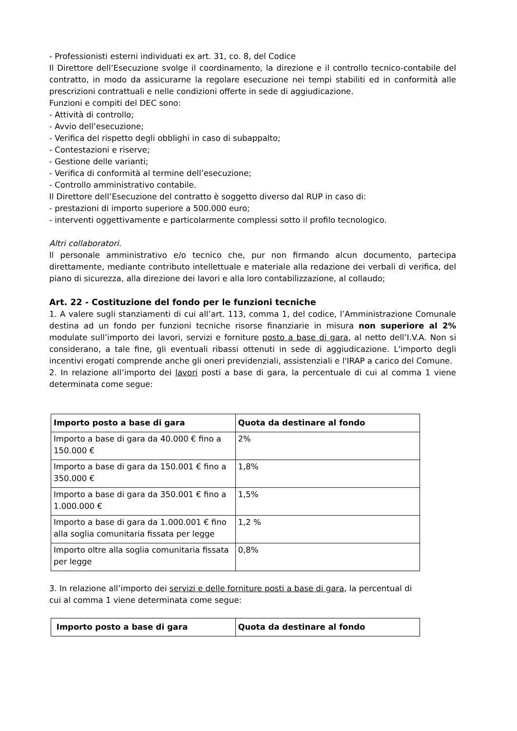- Professionisti esterni individuati ex art. 31, co. 8, del Codice
Il Direttore dell’Esecuzione svolge il coordinamento, la direzione e il controllo tecnico-contabile del contratto, in modo da assicurarne la regolare esecuzione nei tempi stabiliti ed in conformità alle prescrizioni contrattuali e nelle condizioni offerte in sede di aggiudicazione.
Funzioni e compiti del DEC sono:
- Attività di controllo;
- Avvio dell’esecuzione;
- Verifica del rispetto degli obblighi in caso di subappalto;
- Contestazioni e riserve;
- Gestione delle varianti;
- Verifica di conformità al termine dell’esecuzione;
- Controllo amministrativo contabile.
Il Direttore dell’Esecuzione del contratto è soggetto diverso dal RUP in caso di:
- prestazioni di importo superiore a 500.000 euro;
- interventi oggettivamente e particolarmente complessi sotto il profilo tecnologico.
Altri collaboratori.
Il personale amministrativo e/o tecnico che, pur non firmando alcun documento, partecipa direttamente, mediante contributo intellettuale e materiale alla redazione dei verbali di verifica, del piano di sicurezza, alla direzione dei lavori e alla loro contabilizzazione, al collaudo;
Art. 22 - Costituzione del fondo per le funzioni tecniche
1. A valere sugli stanziamenti di cui all’art. 113, comma 1, del codice, l’Amministrazione Comunale destina ad un fondo per funzioni tecniche risorse finanziarie in misura non superiore al 2% modulate sull’importo dei lavori, servizi e forniture posto a base di gara, al netto dell’I.V.A. Non si considerano, a tale fine, gli eventuali ribassi ottenuti in sede di aggiudicazione. L'importo degli incentivi erogati comprende anche gli oneri previdenziali, assistenziali e l'IRAP a carico del Comune.
2. In relazione all’importo dei lavori posti a base di gara, la percentuale di cui al comma 1 viene determinata come segue:
| Importo posto a base di gara | Quota da destinare al fondo |
| --- | --- |
| Importo a base di gara da 40.000 € fino a 150.000 € | 2% |
| Importo a base di gara da 150.001 € fino a 350.000 € | 1,8% |
| Importo a base di gara da 350.001 € fino a 1.000.000 € | 1,5% |
| Importo a base di gara da 1.000.001 € fino alla soglia comunitaria fissata per legge | 1,2 % |
| Importo oltre alla soglia comunitaria fissata per legge | 0,8% |
3. In relazione all’importo dei servizi e delle forniture posti a base di gara, la percentual di cui al comma 1 viene determinata come segue:
| Importo posto a base di gara | Quota da destinare al fondo |
| --- | --- |